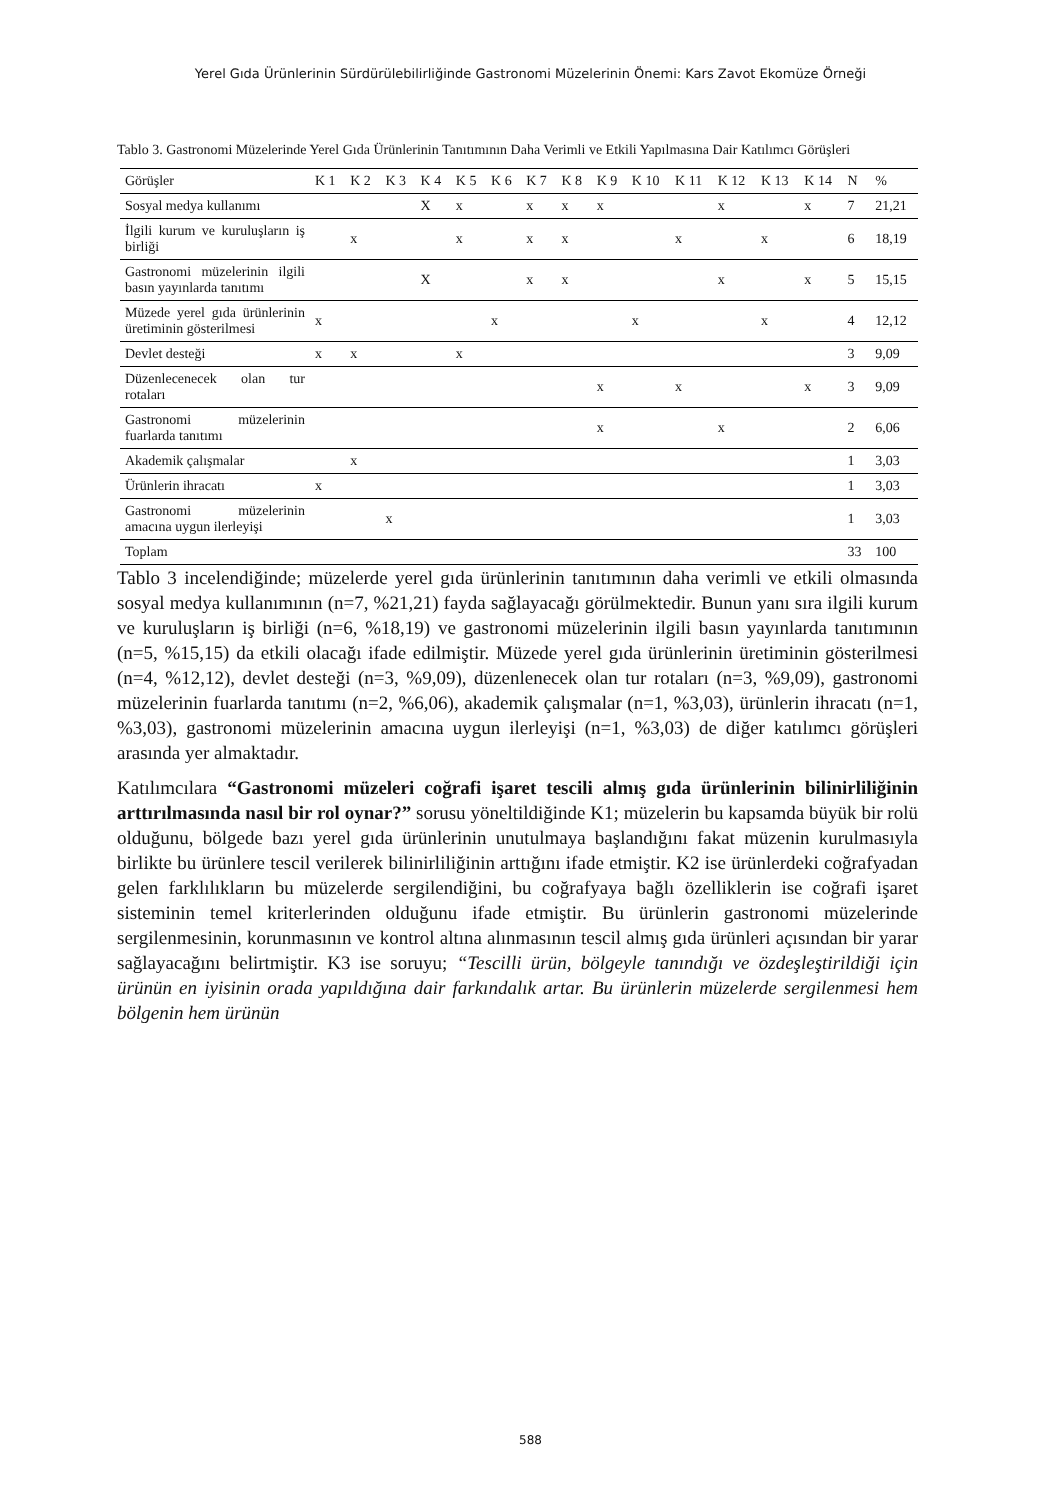Yerel Gıda Ürünlerinin Sürdürülebilirliğinde Gastronomi Müzelerinin Önemi: Kars Zavot Ekomüze Örneği
Tablo 3. Gastronomi Müzelerinde Yerel Gıda Ürünlerinin Tanıtımının Daha Verimli ve Etkili Yapılmasına Dair Katılımcı Görüşleri
| Görüşler | K 1 | K 2 | K 3 | K 4 | K 5 | K 6 | K 7 | K 8 | K 9 | K 10 | K 11 | K 12 | K 13 | K 14 | N | % |
| --- | --- | --- | --- | --- | --- | --- | --- | --- | --- | --- | --- | --- | --- | --- | --- | --- |
| Sosyal medya kullanımı | | | | X | x | | x | x | x | | | x | | x | 7 | 21,21 |
| İlgili kurum ve kuruluşların iş birliği | | x | | | x | | x | x | | | x | | x | | 6 | 18,19 |
| Gastronomi müzelerinin ilgili basın yayınlarda tanıtımı | | | | X | | | x | x | | | | x | | x | 5 | 15,15 |
| Müzede yerel gıda ürünlerinin üretiminin gösterilmesi | x | | | | | x | | | | x | | | x | | 4 | 12,12 |
| Devlet desteği | x | x | | | x | | | | | | | | | | 3 | 9,09 |
| Düzenlecenecek olan tur rotaları | | | | | | | | | x | | x | | | x | 3 | 9,09 |
| Gastronomi müzelerinin fuarlarda tanıtımı | | | | | | | | | x | | | x | | | 2 | 6,06 |
| Akademik çalışmalar | | x | | | | | | | | | | | | | 1 | 3,03 |
| Ürünlerin ihracatı | x | | | | | | | | | | | | | | 1 | 3,03 |
| Gastronomi müzelerinin amacına uygun ilerleyişi | | | x | | | | | | | | | | | | 1 | 3,03 |
| Toplam | | | | | | | | | | | | | | | 33 | 100 |
Tablo 3 incelendiğinde; müzelerde yerel gıda ürünlerinin tanıtımının daha verimli ve etkili olmasında sosyal medya kullanımının (n=7, %21,21) fayda sağlayacağı görülmektedir. Bunun yanı sıra ilgili kurum ve kuruluşların iş birliği (n=6, %18,19) ve gastronomi müzelerinin ilgili basın yayınlarda tanıtımının (n=5, %15,15) da etkili olacağı ifade edilmiştir. Müzede yerel gıda ürünlerinin üretiminin gösterilmesi (n=4, %12,12), devlet desteği (n=3, %9,09), düzenlenecek olan tur rotaları (n=3, %9,09), gastronomi müzelerinin fuarlarda tanıtımı (n=2, %6,06), akademik çalışmalar (n=1, %3,03), ürünlerin ihracatı (n=1, %3,03), gastronomi müzelerinin amacına uygun ilerleyişi (n=1, %3,03) de diğer katılımcı görüşleri arasında yer almaktadır.
Katılımcılara “Gastronomi müzeleri coğrafi işaret tescili almış gıda ürünlerinin bilinirliliğinin arttırılmasında nasıl bir rol oynar?” sorusu yöneltildiğinde K1; müzelerin bu kapsamda büyük bir rolü olduğunu, bölgede bazı yerel gıda ürünlerinin unutulmaya başlandığını fakat müzenin kurulmasıyla birlikte bu ürünlere tescil verilerek bilinirliliğinin arttığını ifade etmiştir. K2 ise ürünlerdeki coğrafyadan gelen farklılıkların bu müzelerde sergilendiğini, bu coğrafyaya bağlı özelliklerin ise coğrafi işaret sisteminin temel kriterlerinden olduğunu ifade etmiştir. Bu ürünlerin gastronomi müzelerinde sergilenmesinin, korunmasının ve kontrol altına alınmasının tescil almış gıda ürünleri açısından bir yarar sağlayacağını belirtmiştir. K3 ise soruyu; “Tescilli ürün, bölgeyle tanındığı ve özdeşleştirildiği için ürünün en iyisinin orada yapıldığına dair farkındalık artar. Bu ürünlerin müzelerde sergilenmesi hem bölgenin hem ürünün
588